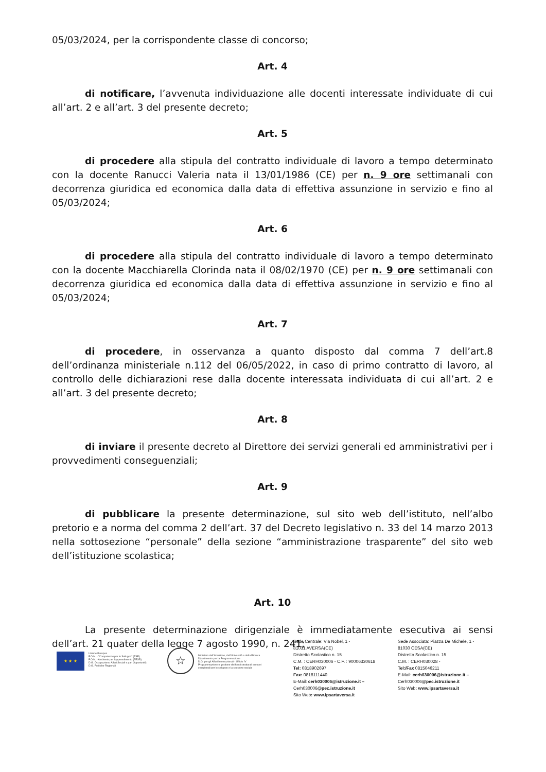05/03/2024, per la corrispondente classe di concorso;
Art. 4
di notificare, l’avvenuta individuazione alle docenti interessate individuate di cui all’art. 2 e all’art. 3 del presente decreto;
Art. 5
di procedere alla stipula del contratto individuale di lavoro a tempo determinato con la docente Ranucci Valeria nata il 13/01/1986 (CE) per n. 9 ore settimanali con decorrenza giuridica ed economica dalla data di effettiva assunzione in servizio e fino al 05/03/2024;
Art. 6
di procedere alla stipula del contratto individuale di lavoro a tempo determinato con la docente Macchiarella Clorinda nata il 08/02/1970 (CE) per n. 9 ore settimanali con decorrenza giuridica ed economica dalla data di effettiva assunzione in servizio e fino al 05/03/2024;
Art. 7
di procedere, in osservanza a quanto disposto dal comma 7 dell’art.8 dell’ordinanza ministeriale n.112 del 06/05/2022, in caso di primo contratto di lavoro, al controllo delle dichiarazioni rese dalla docente interessata individuata di cui all’art. 2 e all’art. 3 del presente decreto;
Art. 8
di inviare il presente decreto al Direttore dei servizi generali ed amministrativi per i provvedimenti conseguenziali;
Art. 9
di pubblicare la presente determinazione, sul sito web dell’istituto, nell’albo pretorio e a norma del comma 2 dell’art. 37 del Decreto legislativo n. 33 del 14 marzo 2013 nella sottosezione “personale” della sezione “amministrazione trasparente” del sito web dell’istituzione scolastica;
Art. 10
La presente determinazione dirigenziale è immediatamente esecutiva ai sensi dell’art. 21 quater della legge 7 agosto 1990, n. 241;
★ ★ ★
Unione Europea
P.O.N. - "Competenze per lo Sviluppo" (FSE)
P.O.N. - Ambiente per l'apprendimento (FESR)
D.G. Occupazione, Affari Sociali e pari Opportunità
D.G. Politiche Regionali
☆
Ministero dell'Istruzione, dell'Università e della Ricerca
Dipartimento per la Programmazione
D.G. per gli Affari Internazionali - Ufficio IV
Programmazione e gestione dei fondi strutturali europei
e nazionali per lo sviluppo e la coesione sociale
Sede Centrale: Via Nobel, 1 -
81031 AVERSA(CE)
Distretto Scolastico n. 15
C.M. : CERH030006 - C.F. : 90006330618
Tel: 0818902697
Fax: 0818111440
E-Mail: cerh030006@istruzione.it –
Cerh030006@pec.istruzione.it
Sito Web: www.ipsartaversa.it
Sede Associata: Piazza De Michele, 1 -
81030 CESA(CE)
Distretto Scolastico n. 15
C.M. : CERH030028 -
Tel:/Fax 0815046211
E-Mail: cerh030006@istruzione.it –
Cerh030006@pec.istruzione.it
Sito Web: www.ipsartaversa.it